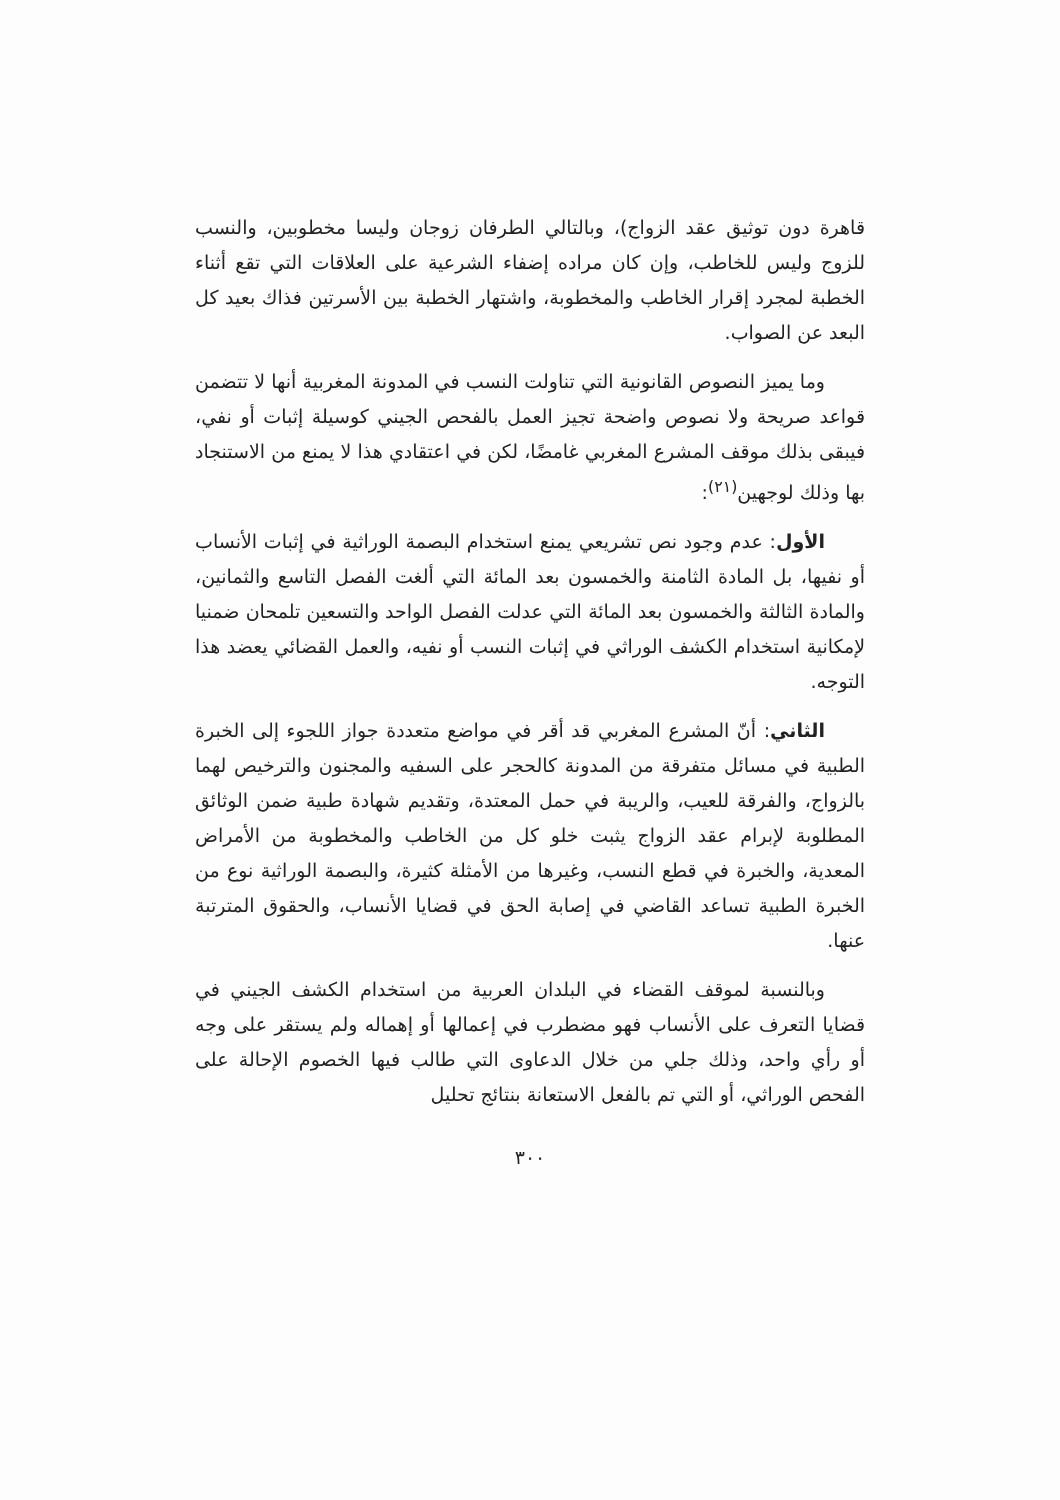قاهرة دون توثيق عقد الزواج)، وبالتالي الطرفان زوجان وليسا مخطوبين، والنسب للزوج وليس للخاطب، وإن كان مراده إضفاء الشرعية على العلاقات التي تقع أثناء الخطبة لمجرد إقرار الخاطب والمخطوبة، واشتهار الخطبة بين الأسرتين فذاك بعيد كل البعد عن الصواب.
وما يميز النصوص القانونية التي تناولت النسب في المدونة المغربية أنها لا تتضمن قواعد صريحة ولا نصوص واضحة تجيز العمل بالفحص الجيني كوسيلة إثبات أو نفي، فيبقى بذلك موقف المشرع المغربي غامضًا، لكن في اعتقادي هذا لا يمنع من الاستنجاد بها وذلك لوجهين<sup>(٢١)</sup>:
الأول: عدم وجود نص تشريعي يمنع استخدام البصمة الوراثية في إثبات الأنساب أو نفيها، بل المادة الثامنة والخمسون بعد المائة التي ألغت الفصل التاسع والثمانين، والمادة الثالثة والخمسون بعد المائة التي عدلت الفصل الواحد والتسعين تلمحان ضمنيا لإمكانية استخدام الكشف الوراثي في إثبات النسب أو نفيه، والعمل القضائي يعضد هذا التوجه.
الثاني: أنّ المشرع المغربي قد أقر في مواضع متعددة جواز اللجوء إلى الخبرة الطبية في مسائل متفرقة من المدونة كالحجر على السفيه والمجنون والترخيص لهما بالزواج، والفرقة للعيب، والريبة في حمل المعتدة، وتقديم شهادة طبية ضمن الوثائق المطلوبة لإبرام عقد الزواج يثبت خلو كل من الخاطب والمخطوبة من الأمراض المعدية، والخبرة في قطع النسب، وغيرها من الأمثلة كثيرة، والبصمة الوراثية نوع من الخبرة الطبية تساعد القاضي في إصابة الحق في قضايا الأنساب، والحقوق المترتبة عنها.
وبالنسبة لموقف القضاء في البلدان العربية من استخدام الكشف الجيني في قضايا التعرف على الأنساب فهو مضطرب في إعمالها أو إهماله ولم يستقر على وجه أو رأي واحد، وذلك جلي من خلال الدعاوى التي طالب فيها الخصوم الإحالة على الفحص الوراثي، أو التي تم بالفعل الاستعانة بنتائج تحليل
٣٠٠